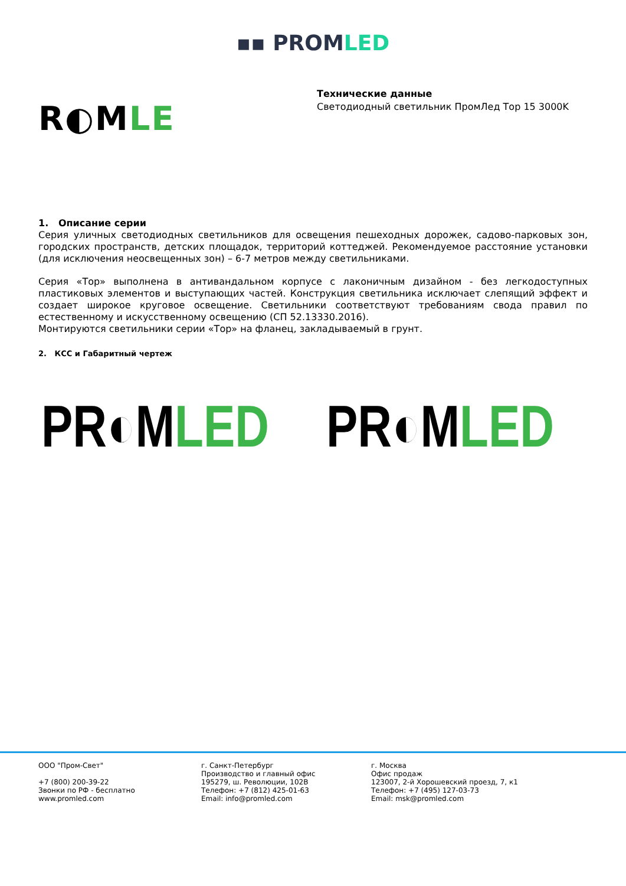▪▪ PROMLED
R◐MLE
Технические данные
Светодиодный светильник ПромЛед Тор 15 3000K
1. Описание серии
Серия уличных светодиодных светильников для освещения пешеходных дорожек, садово-парковых зон, городских пространств, детских площадок, территорий коттеджей. Рекомендуемое расстояние установки (для исключения неосвещенных зон) – 6-7 метров между светильниками.
Серия «Тор» выполнена в антивандальном корпусе с лаконичным дизайном - без легкодоступных пластиковых элементов и выступающих частей. Конструкция светильника исключает слепящий эффект и создает широкое круговое освещение. Светильники соответствуют требованиям свода правил по естественному и искусственному освещению (СП 52.13330.2016).
Монтируются светильники серии «Тор» на фланец, закладываемый в грунт.
2. КСС и Габаритный чертеж
PR◐MLED PR◐MLED
ООО "Пром-Свет"
+7 (800) 200-39-22
Звонки по РФ - бесплатно
www.promled.com
г. Санкт-Петербург
Производство и главный офис
195279, ш. Революции, 102В
Телефон: +7 (812) 425-01-63
Email: info@promled.com
г. Москва
Офис продаж
123007, 2-й Хорошевский проезд, 7, к1
Телефон: +7 (495) 127-03-73
Email: msk@promled.com